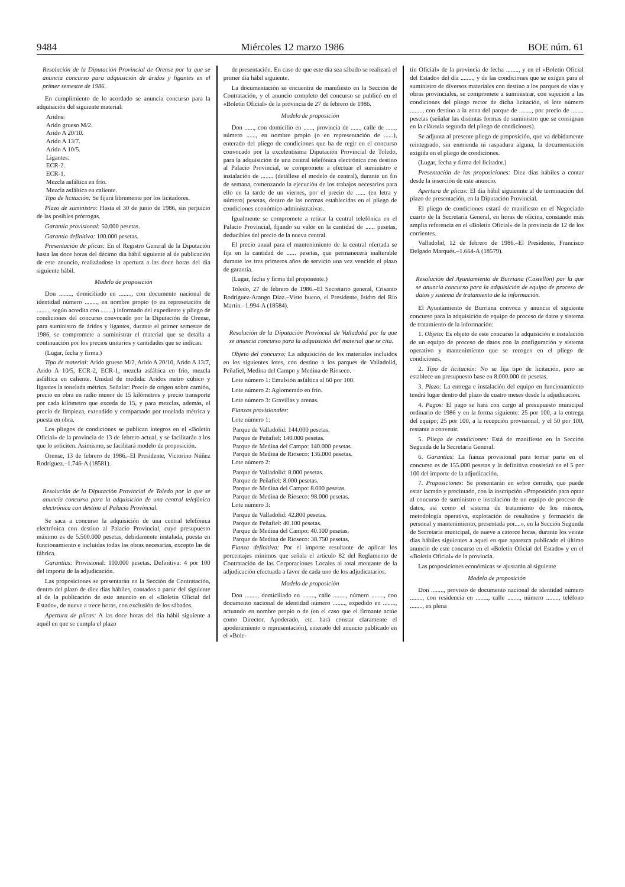9484 Miércoles 12 marzo 1986 BOE núm. 61
Resolución de la Diputación Provincial de Orense por la que se anuncia concurso para adquisición de áridos y ligantes en el primer semestre de 1986.
En cumplimiento de lo acordado se anuncia concurso para la adquisición del siguiente material:
Aridos:
Arido grueso M/2.
Arido A 20/10.
Arido A 13/7.
Arido A 10/5.
Ligantes:
ECR-2.
ECR-1.
Mezcla asfáltica en frío.
Mezcla asfáltica en caliente.
Tipo de licitación: Se fijará libremente por los licitadores.
Plazo de suministro: Hasta el 30 de junio de 1986, sin perjuicio de las posibles prórrogas.
Garantía provisional: 50.000 pesetas.
Garantía definitiva: 100.000 pesetas.
Presentación de plicas: En el Registro General de la Diputación hasta las doce horas del décimo día hábil siguiente al de publicación de este anuncio, realizándose la apertura a las doce horas del día siguiente hábil.
Modelo de proposición
Don ........, domiciliado en ........, con documento nacional de identidad número ........, en nombre propio (o en represetación de ........, según acredita con ........) informado del expediente y pliego de condiciones del concurso convocado por la Diputación de Orense, para suministro de áridos y ligantes, durante el primer semestre de 1986, se compromete a suministrar el material que se detalla a continuación por los precios unitarios y cantidades que se indican.
(Lugar, fecha y firma.)
Tipo de material: Arido grueso M/2, Arido A 20/10, Arido A 13/7, Arido A 10/5, ECR-2, ECR-1, mezcla asfáltica en frío, mezcla asfáltica en caliente. Unidad de medida: Aridos metro cúbico y ligantes la tonelada métrica. Señalar: Precio de origen sobre camión, precio en obra en radio menor de 15 kilómetros y precio transporte por cada kilómetro que exceda de 15, y para mezclas, además, el precio de limpieza, extendido y compactado por tonelada métrica y puesta en obra.
Los pliegos de condiciones se publican íntegros en el «Boletín Oficial» de la provincia de 13 de febrero actual, y se facilitarán a los que lo soliciten. Asimismo, se facilitará modelo de proposición.
Orense, 13 de febrero de 1986.–El Presidente, Victorino Núñez Rodríguez.–1.746-A (18581).
Resolución de la Diputación Provincial de Toledo por la que se anuncia concurso para la adquisición de una central telefónica electrónica con destino al Palacio Provincial.
Se saca a concurso la adquisición de una central telefónica electrónica con destino al Palacio Provincial, cuyo presupuesto máximo es de 5.500.000 pesetas, debidamente instalada, puesta en funcionamiento e incluidas todas las obras necesarias, excepto las de fábrica.
Garantías: Provisional: 100.000 pesetas. Definitiva: 4 por 100 del importe de la adjudicación.
Las proposiciones se presentarán en la Sección de Contratación, dentro del plazo de diez días hábiles, contados a partir del siguiente al de la publicación de este anuncio en el «Boletín Oficial del Estado», de nueve a trece horas, con exclusión de los sábados.
Apertura de plicas: A las doce horas del día hábil siguiente a aquél en que se cumpla el plazo
de presentación. En caso de que este día sea sábado se realizará el primer día hábil siguiente.
La documentación se encuentra de manifiesto en la Sección de Contratación, y el anuncio completo del concurso se publicó en el «Boletín Oficial» de la provincia de 27 de febrero de 1986.
Modelo de proposición
Don ......, con domicilio en ......, provincia de ......, calle de ......, número ......, en nombre propio (o en representación de ......), enterado del pliego de condiciones que ha de regir en el concurso convocado por la excelentísima Diputación Provincial de Toledo, para la adquisición de una central telefónica electrónica con destino al Palacio Provincial, se compromete a efectuar el suministro e instalación de ........ (detállese el modelo de central), durante un fin de semana, comenzando la ejecución de los trabajos necesarios para ello en la tarde de un viernes, por el precio de ...... (en letra y número) pesetas, dentro de las normas establecidas en el pliego de condiciones económico-administrativas.
Igualmente se compromete a retirar la central telefónica en el Palacio Provincial, fijando su valor en la cantidad de ...... pesetas, deducibles del precio de la nueva central.
El precio anual para el mantenimiento de la central ofertada se fija en la cantidad de ...... pesetas, que permanecerá inalterable durante los tres primeros años de servicio una vez vencido el plazo de garantía.
(Lugar, fecha y firma del proponente.)
Toledo, 27 de febrero de 1986.–El Secretario general, Crisanto Rodríguez-Arango Díaz.–Visto bueno, el Presidente, Isidro del Río Martín.–1.994-A (18584).
Resolución de la Diputación Provincial de Valladolid por la que se anuncia concurso para la adquisición del material que se cita.
Objeto del concurso: La adquisición de los materiales incluidos en los siguientes lotes, con destino a los parques de Valladolid, Peñafiel, Medina del Campo y Medina de Rioseco.
Lote número 1: Emulsión asfáltica al 60 por 100.
Lote número 2: Aglomerado en frío.
Lote número 3: Gravillas y arenas.
Fianzas provisionales:
Lote número 1:
Parque de Valladolid: 144.000 pesetas.
Parque de Peñafiel: 140.000 pesetas.
Parque de Medina del Campo: 140.000 pesetas.
Parque de Medina de Rioseco: 136.000 pesetas.
Lote número 2:
Parque de Valladolid: 8.000 pesetas.
Parque de Peñafiel: 8.000 pesetas.
Parque de Medina del Campo: 8.000 pesetas.
Parque de Medina de Rioseco: 98.000 pesetas.
Lote número 3:
Parque de Valladolid: 42.800 pesetas.
Parque de Peñafiel: 40.100 pesetas.
Parque de Medina del Campo: 40.100 pesetas.
Parque de Medina de Rioseco: 38.750 pesetas.
Fianza definitiva: Por el importe resultante de aplicar los porcentajes mínimos que señala el artículo 82 del Reglamento de Contratación de las Corporaciones Locales al total montante de la adjudicación efectuada a favor de cada uno de los adjudicatarios.
Modelo de proposición
Don ........, domiciliado en ........, calle ........, número ........, con documento nacional de identidad número ........, expedido en ........, actuando en nombre propio o de (en el caso que el firmante actúe como Director, Apoderado, etc. hará constar claramente el apoderamiento o representación), enterado del anuncio publicado en el «Bole-
tín Oficial» de la provincia de fecha ........, y en el «Boletín Oficial del Estado» del día ........, y de las condiciones que se exigen para el suministro de diversos materiales con destino a los parques de vías y obras provinciales, se compromete a suministrar, con sujeción a las condiciones del pliego rector de dicha licitación, el lote número ........, con destino a la zona del parque de ........, por precio de ........ pesetas (señalar las distintas formas de suministro que se consignan en la cláusula segunda del pliego de condiciones).
Se adjunta al presente pliego de proposición, que va debidamente reintegrado, sin enmienda ni raspadura alguna, la documentación exigida en el pliego de condiciones.
(Lugar, fecha y firma del licitador.)
Presentación de las proposiciones: Diez días hábiles a contar desde la inserción de este anuncio.
Apertura de plicas: El día hábil siguiennte al de terminación del plazo de presentación, en la Diputación Provincial.
El pliego de condiciones estará de manifiesto en el Negociado cuarto de la Secretaría General, en horas de oficina, constando más amplia referencia en el «Boletín Oficial» de la provincia de 12 de los corrientes.
Valladolid, 12 de febrero de 1986.–El Presidente, Francisco Delgado Marqués.–1.664-A (18579).
Resolución del Ayuntamiento de Burriana (Castellón) por la que se anuncia concurso para la adquisición de equipo de proceso de datos y sistema de tratamiento de la información.
El Ayuntamiento de Burriana convoca y anuncia el siguiente concurso para la adquisición de equipo de proceso de datos y sistema de tratamiento de la información:
1. Objeto: Es objeto de este concurso la adquisición e instalación de un equipo de proceso de datos con la configuración y sistema operativo y mantenimiento que se recogen en el pliego de condiciones.
2. Tipo de licitación: No se fija tipo de licitación, pero se establece un presupuesto base en 8.000.000 de pesetas.
3. Plazo: La entrega e instalación del equipo en funcionamiento tendrá lugar dentro del plazo de cuatro meses desde la adjudicación.
4. Pagos: El pago se hará con cargo al presupuesto municipal ordinario de 1986 y en la forma siguiente: 25 por 100, a la entrega del equipo; 25 por 100, a la recepción provisional, y el 50 por 100, restante a convenir.
5. Pliego de condiciones: Está de manifiesto en la Sección Segunda de la Secretaría General.
6. Garantías: La fianza provisional para tomar parte en el concurso es de 155.000 pesetas y la definitiva consistirá en el 5 por 100 del importe de la adjudicación.
7. Proposiciones: Se presentarán en sobre cerrado, que puede estar lacrado y precintado, con la inscripción «Proposición para optar al concurso de suministro e instalación de un equipo de proceso de datos, así como el sistema de tratamiento de los mismos, metodología operativa, explotación de resultados y formación de personal y mantenimiento, presentada por....», en la Sección Segunda de Secretaría municipal, de nueve a catorce horas, durante los veinte días hábiles siguientes a aquel en que aparezca publicado el último anuncio de este concurso en el «Boletín Oficial del Estado» y en el «Boletín Oficial» de la provincia.
Las proposiciones económicas se ajustarán al siguiente
Modelo de proposición
Don ........, provisto de documento nacional de identidad número ........, con residencia en ........, calle ........, número ........, teléfono ........, en plena